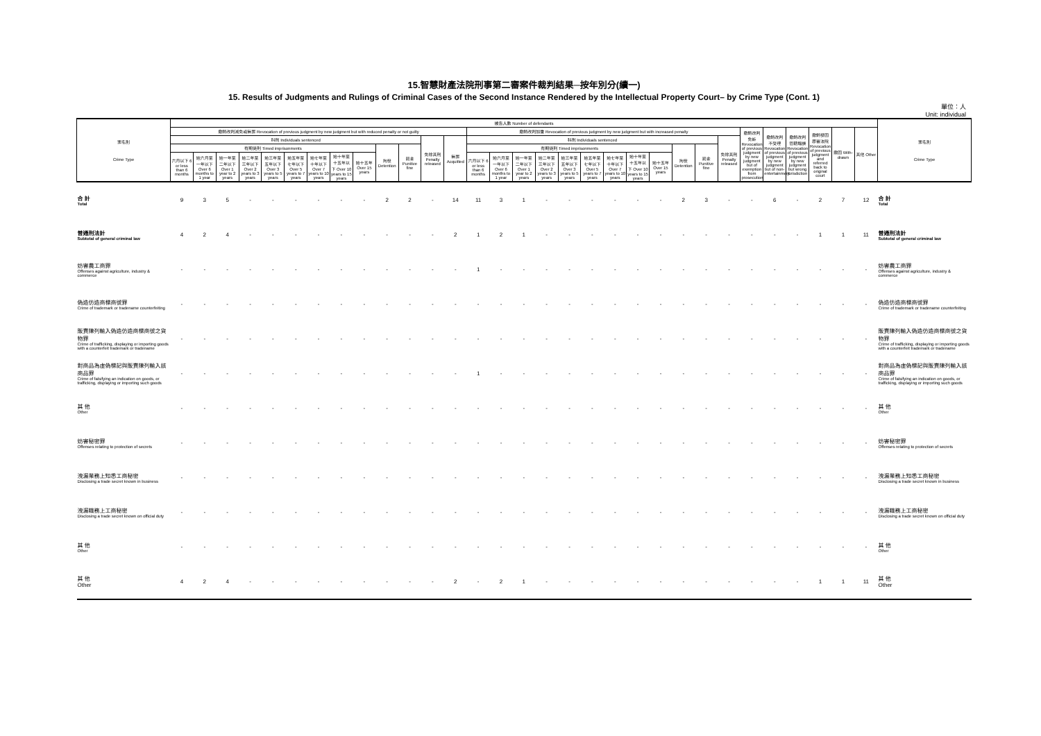15.智慧財產法院刑事第二審案件裁判結果─按年別分(續一)
15. Results of Judgments and Rulings of Criminal Cases of the Second Instance Rendered by the Intellectual Property Court– by Crime Type (Cont. 1)
單位：人
Unit: individual
| 罪名別 Crime Type | 被告人數 Number of defendants | | | | | | | | | | | | | | | | | | | | | | | | | | | | | | | 罪名別 Crime Type |
| --- | --- | --- | --- | --- | --- | --- | --- | --- | --- | --- | --- | --- | --- | --- | --- | --- | --- | --- | --- | --- | --- | --- | --- | --- | --- | --- | --- | --- | --- | --- | --- | --- |
| | 撤銷改判減免或無罪 Revocation of previous judgment by new judgment but with reduced penalty or not guilty | | | | | | | | | | | | | 撤銷改判加重 Revocation of previous judgment by new judgment but with increased penalty | | | | | | | | | | | | 撤銷改判免訴 Revocation of previous judgment by new judgment but of exemption from prosecution | 撤銷改判不受理 Revocation of previous judgment by new judgment but of non-entertainment | 撤銷改判管轄錯誤 Revocation of previous judgment by new judgment but wrong jurisdiction | 撤銷發回原審法院 Revocation of previous judgment and referred back to original court | 撤回 With-drawn | 其他 Other | |
| | 科刑 Individuals sentenced | | | | | | | | | | | 免除其刑 Penalty released | 無罪 Acquitted | 科刑 Individuals sentenced | | | | | | | | | | | 免除其刑 Penalty released | | | | | | | |
| | 有期徒刑 Timed imprisonments | | | | | | | | | 拘役 Detention | 罰金 Punitive fine | | | 有期徒刑 Timed imprisonments | | | | | | | | | 拘役 Detention | 罰金 Punitive fine | | | | | | | | |
| | 六月以下 6 or less than 6 months | 逾六月至一年以下 Over 6 months to 1 year | 逾一年至二年以下 Over 1 year to 2 years | 逾二年至三年以下 Over 2 years to 3 years | 逾三年至五年以下 Over 3 years to 5 years | 逾五年至七年以下 Over 5 years to 7 years | 逾七年至十年以下 Over 7 years to 10 years | 逾十年至十五年以下 Over 10 years to 15 years | 逾十五年 Over 15 years | | | | | 六月以下 6 or less than 6 months | 逾六月至一年以下 Over 6 months to 1 year | 逾一年至二年以下 Over 1 year to 2 years | 逾二年至三年以下 Over 2 years to 3 years | 逾三年至五年以下 Over 3 years to 5 years | 逾五年至七年以下 Over 5 years to 7 years | 逾七年至十年以下 Over 7 years to 10 years | 逾十年至十五年以下 Over 10 years to 15 years | 逾十五年 Over 15 years | | | | | | | | | | |
| 合 計 Total | 9 | 3 | 5 | - | - | - | - | - | - | 2 | 2 | - | 14 | 11 | 3 | 1 | - | - | - | - | - | - | 2 | 3 | - | - | 6 | - | 2 | 7 | 12 | 合 計 Total |
| 普通刑法計 Subtotal of general criminal law | 4 | 2 | 4 | - | - | - | - | - | - | - | - | - | 2 | 1 | 2 | 1 | - | - | - | - | - | - | - | - | - | - | - | - | 1 | 1 | 11 | 普通刑法計 Subtotal of general criminal law |
| 妨害農工商罪 Offenses against agriculture, industry & commerce | - | - | - | - | - | - | - | - | - | - | - | - | - | 1 | - | - | - | - | - | - | - | - | - | - | - | - | - | - | - | - | - | 妨害農工商罪 Offenses against agriculture, industry & commerce |
| 偽造仿造商標商號罪 Crime of trademark or tradename counterfeiting | - | - | - | - | - | - | - | - | - | - | - | - | - | - | - | - | - | - | - | - | - | - | - | - | - | - | - | - | - | - | - | 偽造仿造商標商號罪 Crime of trademark or tradename counterfeiting |
| 販賣陳列輸入偽造仿造商標商號之貨物罪 Crime of trafficking, displaying or importing goods with a counterfeit trademark or tradename | - | - | - | - | - | - | - | - | - | - | - | - | - | - | - | - | - | - | - | - | - | - | - | - | - | - | - | - | - | - | - | 販賣陳列輸入偽造仿造商標商號之貨物罪 Crime of trafficking, displaying or importing goods with a counterfeit trademark or tradename |
| 對商品為虛偽標記與販賣陳列輸入該商品罪 Crime of falsifying an indication on goods, or trafficking, displaying or importing such goods | - | - | - | - | - | - | - | - | - | - | - | - | - | 1 | - | - | - | - | - | - | - | - | - | - | - | - | - | - | - | - | - | 對商品為虛偽標記與販賣陳列輸入該商品罪 Crime of falsifying an indication on goods, or trafficking, displaying or importing such goods |
| 其 他 Other | - | - | - | - | - | - | - | - | - | - | - | - | - | - | - | - | - | - | - | - | - | - | - | - | - | - | - | - | - | - | - | 其 他 Other |
| 妨害秘密罪 Offenses relating to protection of secrets | - | - | - | - | - | - | - | - | - | - | - | - | - | - | - | - | - | - | - | - | - | - | - | - | - | - | - | - | - | - | - | 妨害秘密罪 Offenses relating to protection of secrets |
| 洩漏業務上知悉工商秘密 Disclosing a trade secret known in business | - | - | - | - | - | - | - | - | - | - | - | - | - | - | - | - | - | - | - | - | - | - | - | - | - | - | - | - | - | - | - | 洩漏業務上知悉工商秘密 Disclosing a trade secret known in business |
| 洩漏職務上工商秘密 Disclosing a trade secret known on official duty | - | - | - | - | - | - | - | - | - | - | - | - | - | - | - | - | - | - | - | - | - | - | - | - | - | - | - | - | - | - | - | 洩漏職務上工商秘密 Disclosing a trade secret known on official duty |
| 其 他 Other | - | - | - | - | - | - | - | - | - | - | - | - | - | - | - | - | - | - | - | - | - | - | - | - | - | - | - | - | - | - | - | 其 他 Other |
| 其 他 Other | 4 | 2 | 4 | - | - | - | - | - | - | - | - | - | 2 | - | 2 | 1 | - | - | - | - | - | - | - | - | - | - | - | - | 1 | 1 | 11 | 其 他 Other |